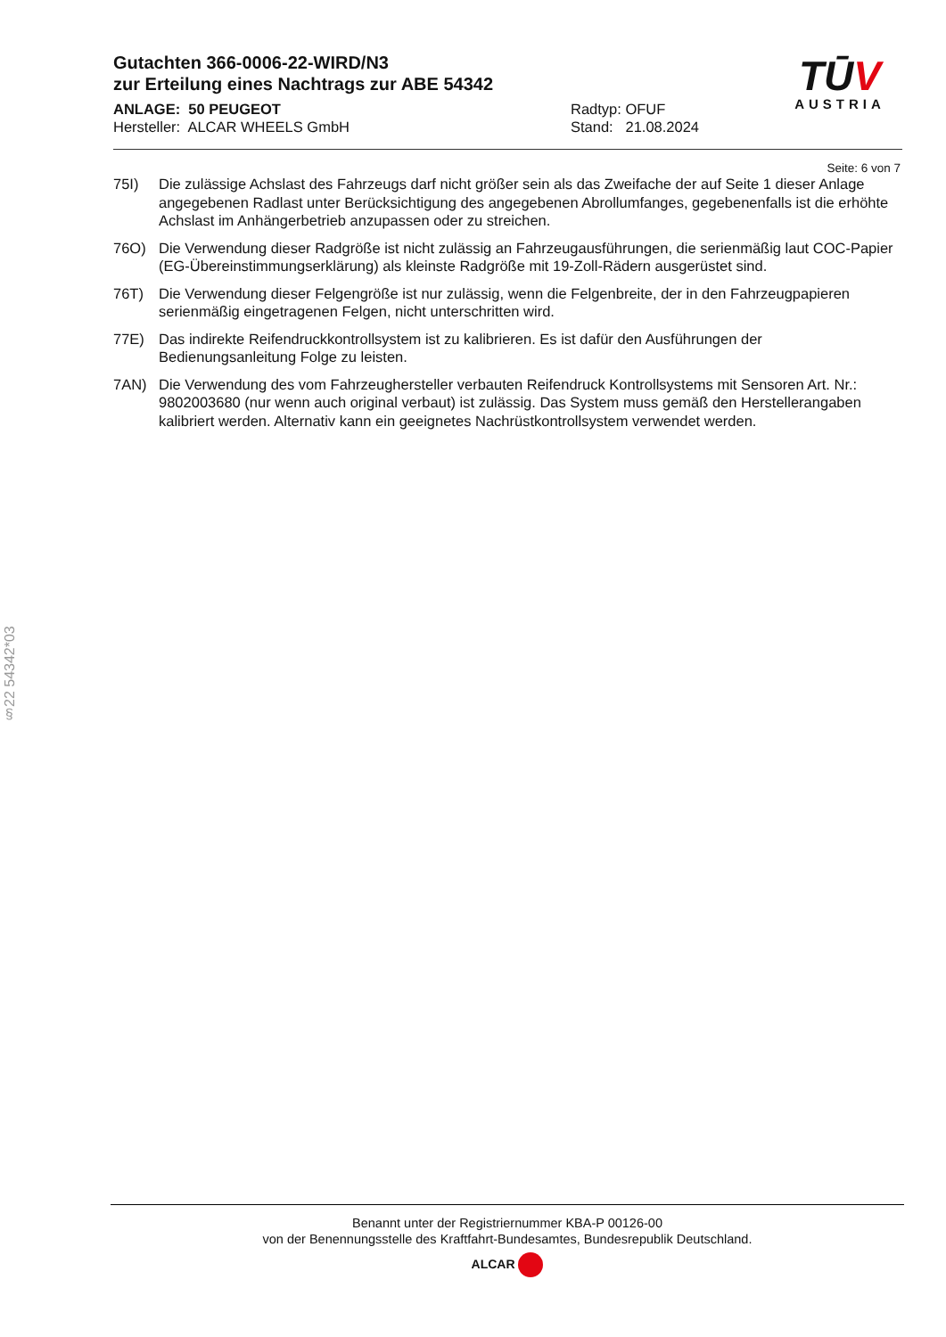Gutachten 366-0006-22-WIRD/N3
zur Erteilung eines Nachtrags zur ABE 54342
ANLAGE: 50 PEUGEOT Radtyp: OFUF
Hersteller: ALCAR WHEELS GmbH Stand: 21.08.2024
TŪV
AUSTRIA
Seite: 6 von 7
75I) Die zulässige Achslast des Fahrzeugs darf nicht größer sein als das Zweifache der auf Seite 1 dieser Anlage angegebenen Radlast unter Berücksichtigung des angegebenen Abrollumfanges, gegebenenfalls ist die erhöhte Achslast im Anhängerbetrieb anzupassen oder zu streichen.
76O) Die Verwendung dieser Radgröße ist nicht zulässig an Fahrzeugausführungen, die serienmäßig laut COC-Papier (EG-Übereinstimmungserklärung) als kleinste Radgröße mit 19-Zoll-Rädern ausgerüstet sind.
76T) Die Verwendung dieser Felgengröße ist nur zulässig, wenn die Felgenbreite, der in den Fahrzeugpapieren serienmäßig eingetragenen Felgen, nicht unterschritten wird.
77E) Das indirekte Reifendruckkontrollsystem ist zu kalibrieren. Es ist dafür den Ausführungen der Bedienungsanleitung Folge zu leisten.
7AN) Die Verwendung des vom Fahrzeughersteller verbauten Reifendruck Kontrollsystems mit Sensoren Art. Nr.: 9802003680 (nur wenn auch original verbaut) ist zulässig. Das System muss gemäß den Herstellerangaben kalibriert werden. Alternativ kann ein geeignetes Nachrüstkontrollsystem verwendet werden.
§22 54342*03
Benannt unter der Registriernummer KBA-P 00126-00
von der Benennungsstelle des Kraftfahrt-Bundesamtes, Bundesrepublik Deutschland.
ALCAR